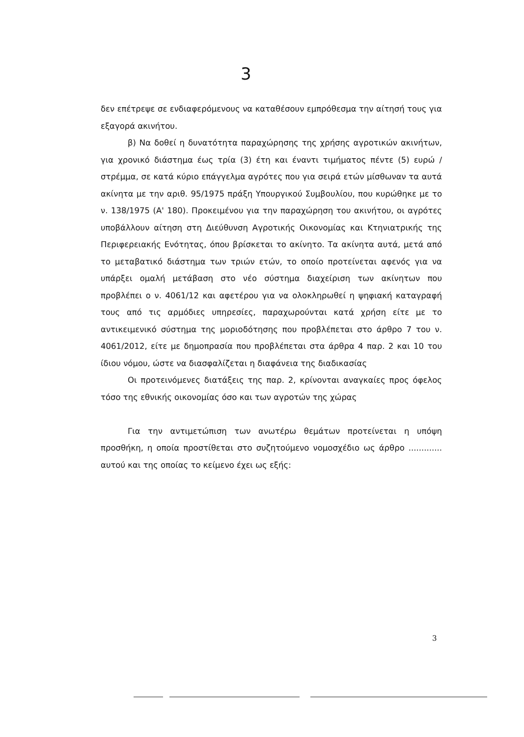3
δεν επέτρεψε σε ενδιαφερόμενους να καταθέσουν εμπρόθεσμα την αίτησή τους για εξαγορά ακινήτου.
β) Να δοθεί η δυνατότητα παραχώρησης της χρήσης αγροτικών ακινήτων, για χρονικό διάστημα έως τρία (3) έτη και έναντι τιμήματος πέντε (5) ευρώ / στρέμμα, σε κατά κύριο επάγγελμα αγρότες που για σειρά ετών μίσθωναν τα αυτά ακίνητα με την αριθ. 95/1975 πράξη Υπουργικού Συμβουλίου, που κυρώθηκε με το ν. 138/1975 (Α' 180). Προκειμένου για την παραχώρηση του ακινήτου, οι αγρότες υποβάλλουν αίτηση στη Διεύθυνση Αγροτικής Οικονομίας και Κτηνιατρικής της Περιφερειακής Ενότητας, όπου βρίσκεται το ακίνητο. Τα ακίνητα αυτά, μετά από το μεταβατικό διάστημα των τριών ετών, το οποίο προτείνεται αφενός για να υπάρξει ομαλή μετάβαση στο νέο σύστημα διαχείριση των ακίνητων που προβλέπει ο ν. 4061/12 και αφετέρου για να ολοκληρωθεί η ψηφιακή καταγραφή τους από τις αρμόδιες υπηρεσίες, παραχωρούνται κατά χρήση είτε με το αντικειμενικό σύστημα της μοριοδότησης που προβλέπεται στο άρθρο 7 του ν. 4061/2012, είτε με δημοπρασία που προβλέπεται στα άρθρα 4 παρ. 2 και 10 του ίδιου νόμου, ώστε να διασφαλίζεται η διαφάνεια της διαδικασίας
Οι προτεινόμενες διατάξεις της παρ. 2, κρίνονται αναγκαίες προς όφελος τόσο της εθνικής οικονομίας όσο και των αγροτών της χώρας
Για την αντιμετώπιση των ανωτέρω θεμάτων προτείνεται η υπόψη προσθήκη, η οποία προστίθεται στο συζητούμενο νομοσχέδιο ως άρθρο ............. αυτού και της οποίας το κείμενο έχει ως εξής:
3